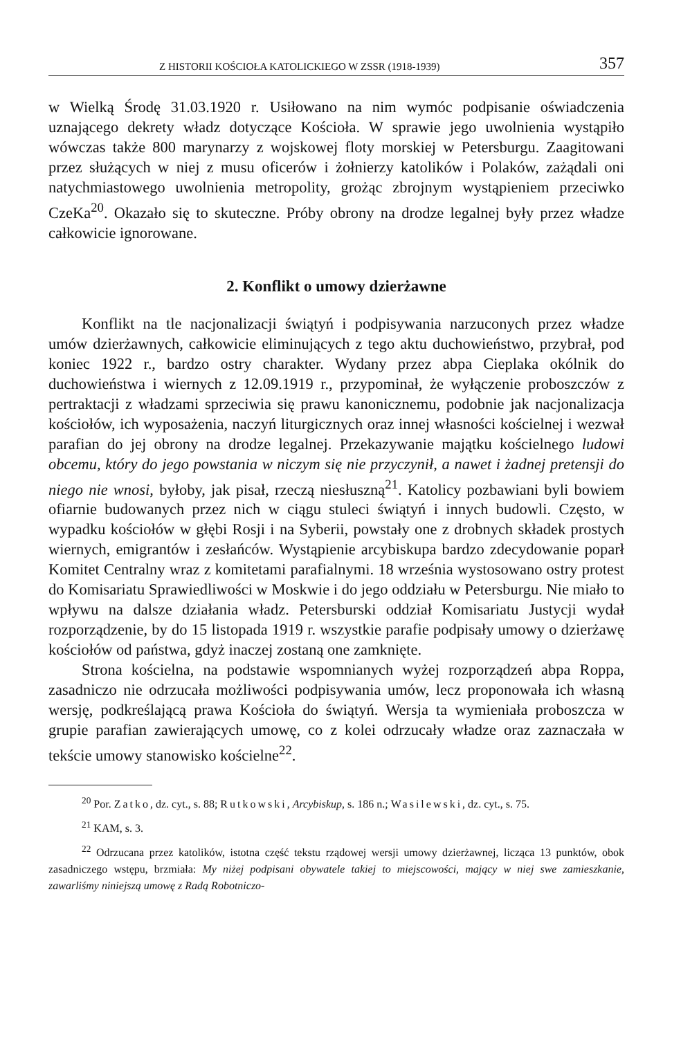Z HISTORII KOŚCIOŁA KATOLICKIEGO W ZSSR (1918-1939) 357
w Wielką Środę 31.03.1920 r. Usiłowano na nim wymóc podpisanie oświadczenia uznającego dekrety władz dotyczące Kościoła. W sprawie jego uwolnienia wystąpiło wówczas także 800 marynarzy z wojskowej floty morskiej w Petersburgu. Zaagitowani przez służących w niej z musu oficerów i żołnierzy katolików i Polaków, zażądali oni natychmiastowego uwolnienia metropolity, grożąc zbrojnym wystąpieniem przeciwko CzeKa<sup>20</sup>. Okazało się to skuteczne. Próby obrony na drodze legalnej były przez władze całkowicie ignorowane.
2. Konflikt o umowy dzierżawne
Konflikt na tle nacjonalizacji świątyń i podpisywania narzuconych przez władze umów dzierżawnych, całkowicie eliminujących z tego aktu duchowieństwo, przybrał, pod koniec 1922 r., bardzo ostry charakter. Wydany przez abpa Cieplaka okólnik do duchowieństwa i wiernych z 12.09.1919 r., przypominał, że wyłączenie proboszczów z pertraktacji z władzami sprzeciwia się prawu kanonicznemu, podobnie jak nacjonalizacja kościołów, ich wyposażenia, naczyń liturgicznych oraz innej własności kościelnej i wezwał parafian do jej obrony na drodze legalnej. Przekazywanie majątku kościelnego ludowi obcemu, który do jego powstania w niczym się nie przyczynił, a nawet i żadnej pretensji do niego nie wnosi, byłoby, jak pisał, rzeczą niesłuszną<sup>21</sup>. Katolicy pozbawiani byli bowiem ofiarnie budowanych przez nich w ciągu stuleci świątyń i innych budowli. Często, w wypadku kościołów w głębi Rosji i na Syberii, powstały one z drobnych składek prostych wiernych, emigrantów i zesłańców. Wystąpienie arcybiskupa bardzo zdecydowanie poparł Komitet Centralny wraz z komitetami parafialnymi. 18 września wystosowano ostry protest do Komisariatu Sprawiedliwości w Moskwie i do jego oddziału w Petersburgu. Nie miało to wpływu na dalsze działania władz. Petersburski oddział Komisariatu Justycji wydał rozporządzenie, by do 15 listopada 1919 r. wszystkie parafie podpisały umowy o dzierżawę kościołów od państwa, gdyż inaczej zostaną one zamknięte.
Strona kościelna, na podstawie wspomnianych wyżej rozporządzeń abpa Roppa, zasadniczo nie odrzucała możliwości podpisywania umów, lecz proponowała ich własną wersję, podkreślającą prawa Kościoła do świątyń. Wersja ta wymieniała proboszcza w grupie parafian zawierających umowę, co z kolei odrzucały władze oraz zaznaczała w tekście umowy stanowisko kościelne<sup>22</sup>.
<sup>20</sup> Por. Zatko, dz. cyt., s. 88; Rutkowski, Arcybiskup, s. 186 n.; Wasilewski, dz. cyt., s. 75.
<sup>21</sup> KAM, s. 3.
<sup>22</sup> Odrzucana przez katolików, istotna część tekstu rządowej wersji umowy dzierżawnej, licząca 13 punktów, obok zasadniczego wstępu, brzmiała: My niżej podpisani obywatele takiej to miejscowości, mający w niej swe zamieszkanie, zawarliśmy niniejszą umowę z Radą Robotniczo-